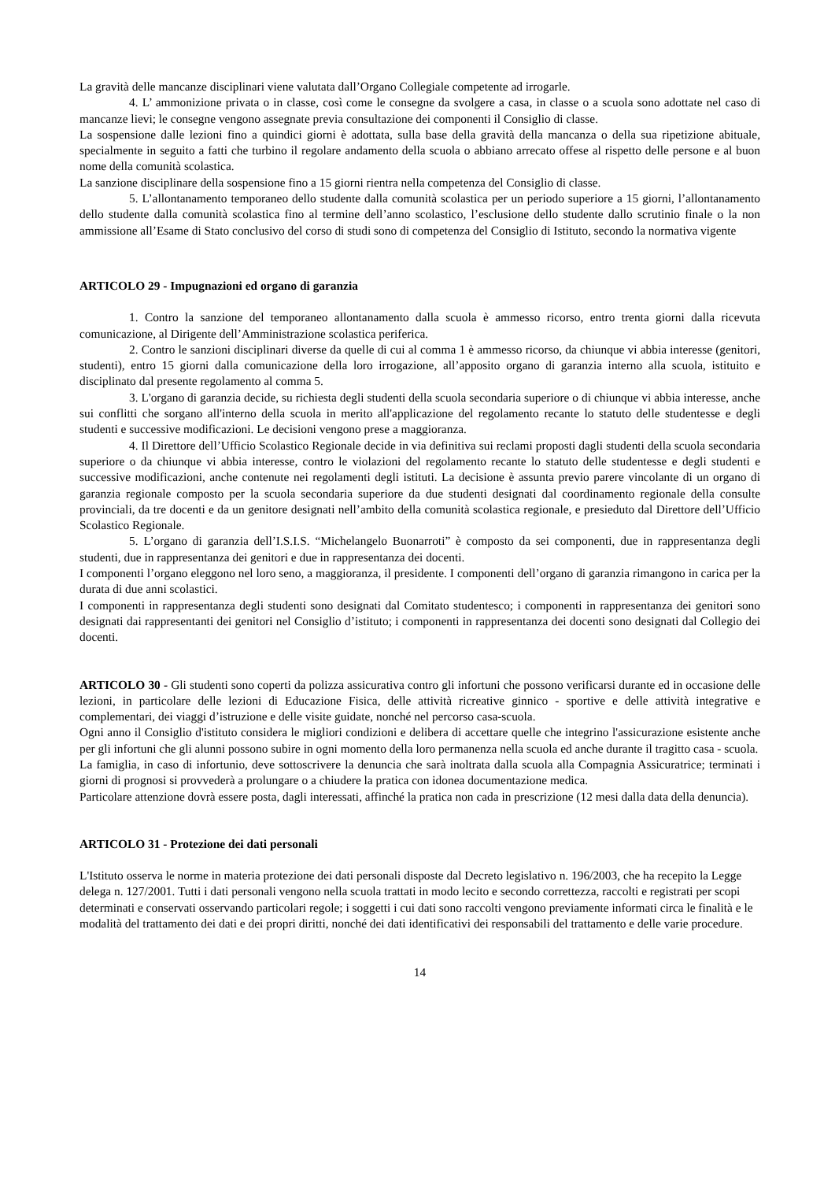La gravità delle mancanze disciplinari viene valutata dall’Organo Collegiale competente ad irrogarle.
4. L’ ammonizione privata o in classe, così come le consegne da svolgere a casa, in classe o a scuola sono adottate nel caso di mancanze lievi; le consegne vengono assegnate previa consultazione dei componenti il Consiglio di classe.
La sospensione dalle lezioni fino a quindici giorni è adottata, sulla base della gravità della mancanza o della sua ripetizione abituale, specialmente in seguito a fatti che turbino il regolare andamento della scuola o abbiano arrecato offese al rispetto delle persone e al buon nome della comunità scolastica.
La sanzione disciplinare della sospensione fino a 15 giorni rientra nella competenza del Consiglio di classe.
5. L’allontanamento temporaneo dello studente dalla comunità scolastica per un periodo superiore a 15 giorni, l’allontanamento dello studente dalla comunità scolastica fino al termine dell’anno scolastico, l’esclusione dello studente dallo scrutinio finale o la non ammissione all’Esame di Stato conclusivo del corso di studi sono di competenza del Consiglio di Istituto, secondo la normativa vigente
ARTICOLO 29 - Impugnazioni ed organo di garanzia
1. Contro la sanzione del temporaneo allontanamento dalla scuola è ammesso ricorso, entro trenta giorni dalla ricevuta comunicazione, al Dirigente dell’Amministrazione scolastica periferica.
2. Contro le sanzioni disciplinari diverse da quelle di cui al comma 1 è ammesso ricorso, da chiunque vi abbia interesse (genitori, studenti), entro 15 giorni dalla comunicazione della loro irrogazione, all’apposito organo di garanzia interno alla scuola, istituito e disciplinato dal presente regolamento al comma 5.
3. L'organo di garanzia decide, su richiesta degli studenti della scuola secondaria superiore o di chiunque vi abbia interesse, anche sui conflitti che sorgano all'interno della scuola in merito all'applicazione del regolamento recante lo statuto delle studentesse e degli studenti e successive modificazioni. Le decisioni vengono prese a maggioranza.
4. Il Direttore dell’Ufficio Scolastico Regionale decide in via definitiva sui reclami proposti dagli studenti della scuola secondaria superiore o da chiunque vi abbia interesse, contro le violazioni del regolamento recante lo statuto delle studentesse e degli studenti e successive modificazioni, anche contenute nei regolamenti degli istituti. La decisione è assunta previo parere vincolante di un organo di garanzia regionale composto per la scuola secondaria superiore da due studenti designati dal coordinamento regionale della consulte provinciali, da tre docenti e da un genitore designati nell’ambito della comunità scolastica regionale, e presieduto dal Direttore dell’Ufficio Scolastico Regionale.
5. L’organo di garanzia dell’I.S.I.S. “Michelangelo Buonarroti” è composto da sei componenti, due in rappresentanza degli studenti, due in rappresentanza dei genitori e due in rappresentanza dei docenti.
I componenti l’organo eleggono nel loro seno, a maggioranza, il presidente. I componenti dell’organo di garanzia rimangono in carica per la durata di due anni scolastici.
I componenti in rappresentanza degli studenti sono designati dal Comitato studentesco; i componenti in rappresentanza dei genitori sono designati dai rappresentanti dei genitori nel Consiglio d’istituto; i componenti in rappresentanza dei docenti sono designati dal Collegio dei docenti.
ARTICOLO 30 - Gli studenti sono coperti da polizza assicurativa contro gli infortuni che possono verificarsi durante ed in occasione delle lezioni, in particolare delle lezioni di Educazione Fisica, delle attività ricreative ginnico - sportive e delle attività integrative e complementari, dei viaggi d’istruzione e delle visite guidate, nonché nel percorso casa-scuola.
Ogni anno il Consiglio d'istituto considera le migliori condizioni e delibera di accettare quelle che integrino l'assicurazione esistente anche per gli infortuni che gli alunni possono subire in ogni momento della loro permanenza nella scuola ed anche durante il tragitto casa - scuola.
La famiglia, in caso di infortunio, deve sottoscrivere la denuncia che sarà inoltrata dalla scuola alla Compagnia Assicuratrice; terminati i giorni di prognosi si provvederà a prolungare o a chiudere la pratica con idonea documentazione medica.
Particolare attenzione dovrà essere posta, dagli interessati, affinché la pratica non cada in prescrizione (12 mesi dalla data della denuncia).
ARTICOLO 31 - Protezione dei dati personali
L'Istituto osserva le norme in materia protezione dei dati personali disposte dal Decreto legislativo n. 196/2003, che ha recepito la Legge delega n. 127/2001. Tutti i dati personali vengono nella scuola trattati in modo lecito e secondo correttezza, raccolti e registrati per scopi determinati e conservati osservando particolari regole; i soggetti i cui dati sono raccolti vengono previamente informati circa le finalità e le modalità del trattamento dei dati e dei propri diritti, nonché dei dati identificativi dei responsabili del trattamento e delle varie procedure.
14